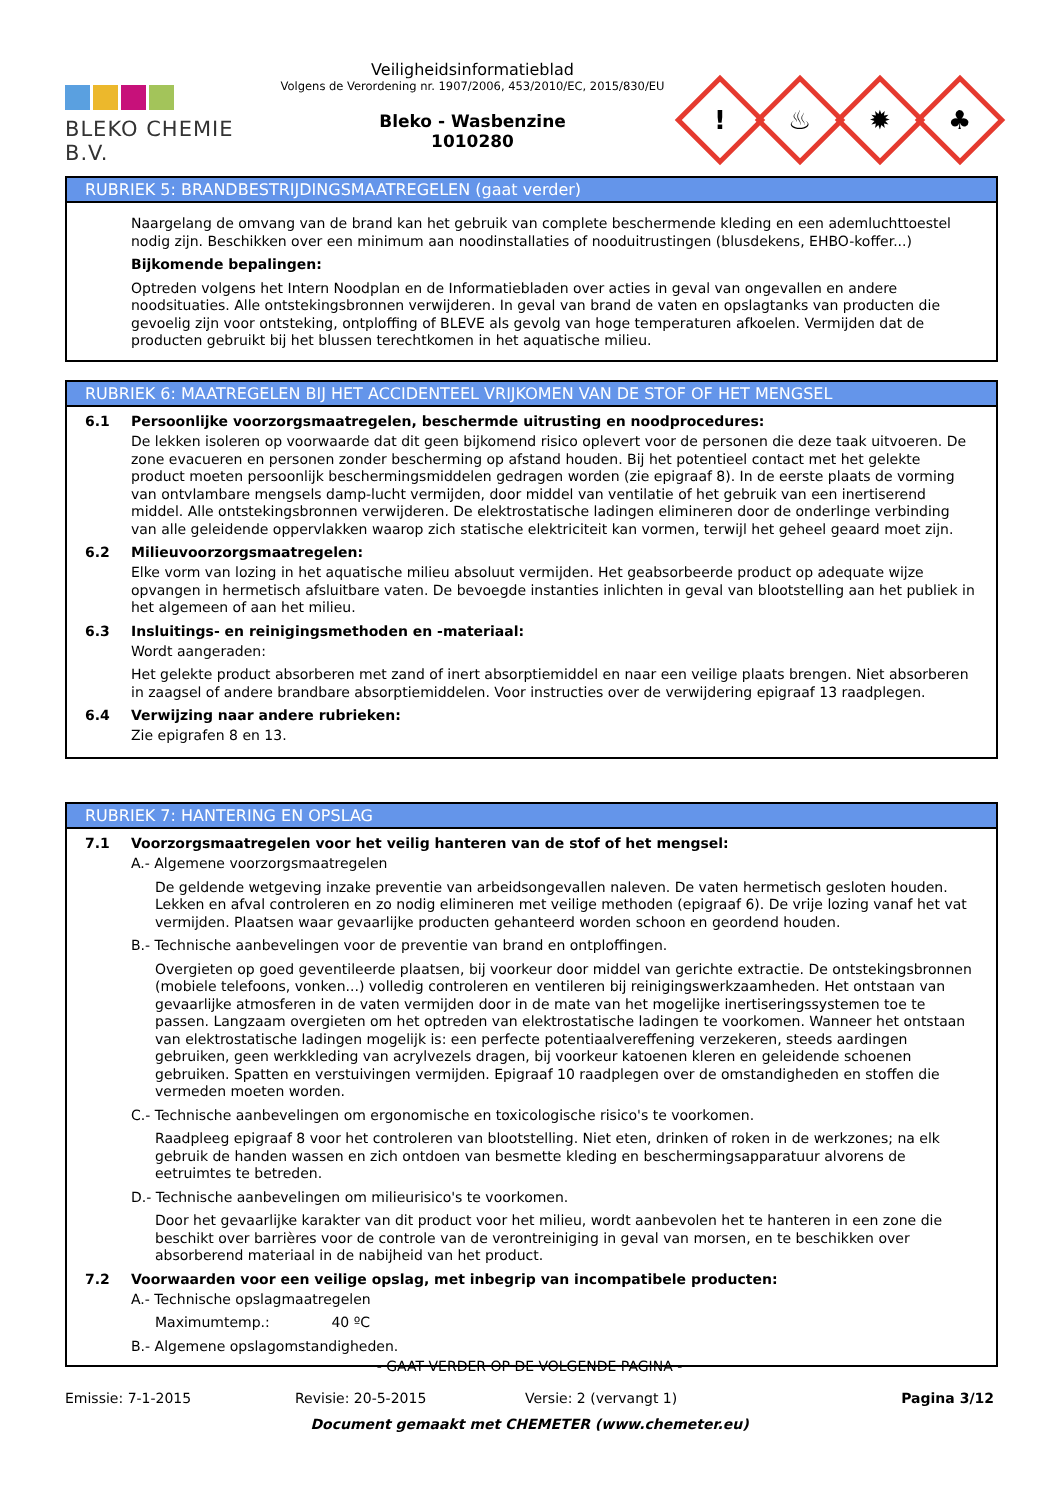BLEKO CHEMIE B.V.
Veiligheidsinformatieblad
Volgens de Verordening nr. 1907/2006, 453/2010/EC, 2015/830/EU
Bleko - Wasbenzine
1010280
!
♨
✹
♣
RUBRIEK 5: BRANDBESTRIJDINGSMAATREGELEN (gaat verder)
Naargelang de omvang van de brand kan het gebruik van complete beschermende kleding en een ademluchttoestel nodig zijn. Beschikken over een minimum aan noodinstallaties of nooduitrustingen (blusdekens, EHBO-koffer...)
Bijkomende bepalingen:
Optreden volgens het Intern Noodplan en de Informatiebladen over acties in geval van ongevallen en andere noodsituaties. Alle ontstekingsbronnen verwijderen. In geval van brand de vaten en opslagtanks van producten die gevoelig zijn voor ontsteking, ontploffing of BLEVE als gevolg van hoge temperaturen afkoelen. Vermijden dat de producten gebruikt bij het blussen terechtkomen in het aquatische milieu.
RUBRIEK 6: MAATREGELEN BIJ HET ACCIDENTEEL VRIJKOMEN VAN DE STOF OF HET MENGSEL
6.1 Persoonlijke voorzorgsmaatregelen, beschermde uitrusting en noodprocedures:
De lekken isoleren op voorwaarde dat dit geen bijkomend risico oplevert voor de personen die deze taak uitvoeren. De zone evacueren en personen zonder bescherming op afstand houden. Bij het potentieel contact met het gelekte product moeten persoonlijk beschermingsmiddelen gedragen worden (zie epigraaf 8). In de eerste plaats de vorming van ontvlambare mengsels damp-lucht vermijden, door middel van ventilatie of het gebruik van een inertiserend middel. Alle ontstekingsbronnen verwijderen. De elektrostatische ladingen elimineren door de onderlinge verbinding van alle geleidende oppervlakken waarop zich statische elektriciteit kan vormen, terwijl het geheel geaard moet zijn.
6.2 Milieuvoorzorgsmaatregelen:
Elke vorm van lozing in het aquatische milieu absoluut vermijden. Het geabsorbeerde product op adequate wijze opvangen in hermetisch afsluitbare vaten. De bevoegde instanties inlichten in geval van blootstelling aan het publiek in het algemeen of aan het milieu.
6.3 Insluitings- en reinigingsmethoden en -materiaal:
Wordt aangeraden:
Het gelekte product absorberen met zand of inert absorptiemiddel en naar een veilige plaats brengen. Niet absorberen in zaagsel of andere brandbare absorptiemiddelen. Voor instructies over de verwijdering epigraaf 13 raadplegen.
6.4 Verwijzing naar andere rubrieken:
Zie epigrafen 8 en 13.
RUBRIEK 7: HANTERING EN OPSLAG
7.1 Voorzorgsmaatregelen voor het veilig hanteren van de stof of het mengsel:
A.- Algemene voorzorgsmaatregelen
De geldende wetgeving inzake preventie van arbeidsongevallen naleven. De vaten hermetisch gesloten houden. Lekken en afval controleren en zo nodig elimineren met veilige methoden (epigraaf 6). De vrije lozing vanaf het vat vermijden. Plaatsen waar gevaarlijke producten gehanteerd worden schoon en geordend houden.
B.- Technische aanbevelingen voor de preventie van brand en ontploffingen.
Overgieten op goed geventileerde plaatsen, bij voorkeur door middel van gerichte extractie. De ontstekingsbronnen (mobiele telefoons, vonken...) volledig controleren en ventileren bij reinigingswerkzaamheden. Het ontstaan van gevaarlijke atmosferen in de vaten vermijden door in de mate van het mogelijke inertiseringssystemen toe te passen. Langzaam overgieten om het optreden van elektrostatische ladingen te voorkomen. Wanneer het ontstaan van elektrostatische ladingen mogelijk is: een perfecte potentiaalvereffening verzekeren, steeds aardingen gebruiken, geen werkkleding van acrylvezels dragen, bij voorkeur katoenen kleren en geleidende schoenen gebruiken. Spatten en verstuivingen vermijden. Epigraaf 10 raadplegen over de omstandigheden en stoffen die vermeden moeten worden.
C.- Technische aanbevelingen om ergonomische en toxicologische risico's te voorkomen.
Raadpleeg epigraaf 8 voor het controleren van blootstelling. Niet eten, drinken of roken in de werkzones; na elk gebruik de handen wassen en zich ontdoen van besmette kleding en beschermingsapparatuur alvorens de eetruimtes te betreden.
D.- Technische aanbevelingen om milieurisico's te voorkomen.
Door het gevaarlijke karakter van dit product voor het milieu, wordt aanbevolen het te hanteren in een zone die beschikt over barrières voor de controle van de verontreiniging in geval van morsen, en te beschikken over absorberend materiaal in de nabijheid van het product.
7.2 Voorwaarden voor een veilige opslag, met inbegrip van incompatibele producten:
A.- Technische opslagmaatregelen
Maximumtemp.: 40 ºC
B.- Algemene opslagomstandigheden.
- GAAT VERDER OP DE VOLGENDE PAGINA -
Emissie: 7-1-2015 Revisie: 20-5-2015 Versie: 2 (vervangt 1) Pagina 3/12
Document gemaakt met CHEMETER (www.chemeter.eu)